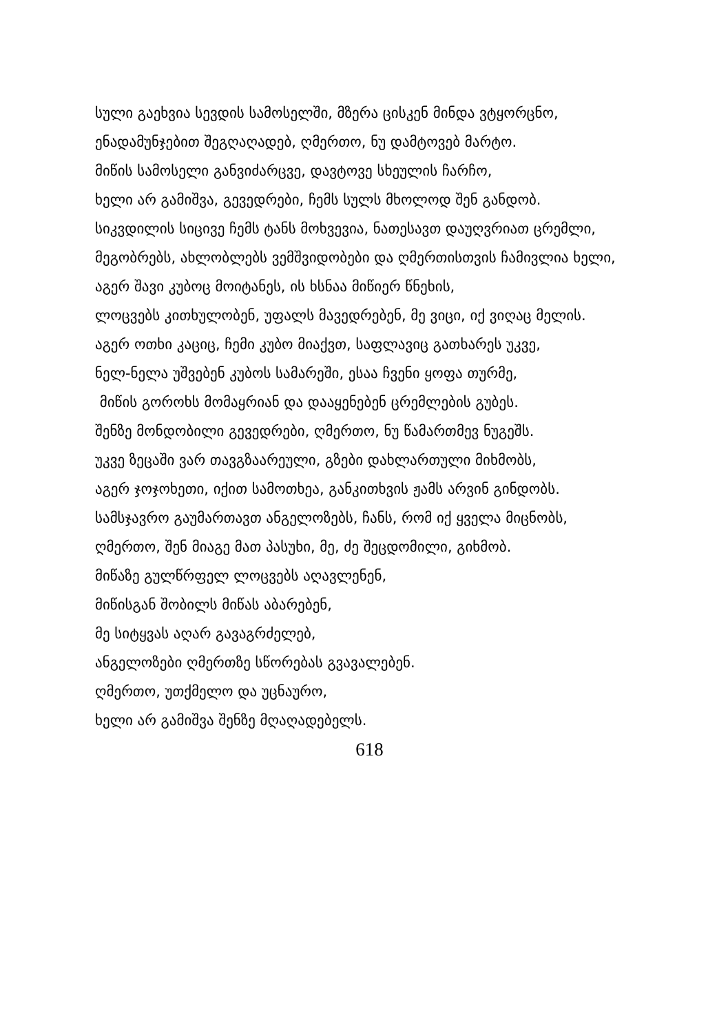სული გაეხვია სევდის სამოსელში, მზერა ცისკენ მინდა ვტყორცნო,
ენადამუნჯებით შეგღაღადებ, ღმერთო, ნუ დამტოვებ მარტო.
მიწის სამოსელი განვიძარცვე, დავტოვე სხეულის ჩარჩო,
ხელი არ გამიშვა, გევედრები, ჩემს სულს მხოლოდ შენ განდობ.
სიკვდილის სიცივე ჩემს ტანს მოხვევია, ნათესავთ დაუღვრიათ ცრემლი,
მეგობრებს, ახლობლებს ვემშვიდობები და ღმერთისთვის ჩამივლია ხელი,
აგერ შავი კუბოც მოიტანეს, ის ხსნაა მიწიერ წნეხის,
ლოცვებს კითხულობენ, უფალს მავედრებენ, მე ვიცი, იქ ვიღაც მელის.
აგერ ოთხი კაციც, ჩემი კუბო მიაქვთ, საფლავიც გათხარეს უკვე,
ნელ-ნელა უშვებენ კუბოს სამარეში, ესაა ჩვენი ყოფა თურმე,
მიწის გოროხს მომაყრიან და დააყენებენ ცრემლების გუბეს.
შენზე მონდობილი გევედრები, ღმერთო, ნუ წამართმევ ნუგეშს.
უკვე ზეცაში ვარ თავგზაარეული, გზები დახლართული მიხმობს,
აგერ ჯოჯოხეთი, იქით სამოთხეა, განკითხვის ჟამს არვინ გინდობს.
სამსჯავრო გაუმართავთ ანგელოზებს, ჩანს, რომ იქ ყველა მიცნობს,
ღმერთო, შენ მიაგე მათ პასუხი, მე, ძე შეცდომილი, გიხმობ.
მიწაზე გულწრფელ ლოცვებს აღავლენენ,
მიწისგან შობილს მიწას აბარებენ,
მე სიტყვას აღარ გავაგრძელებ,
ანგელოზები ღმერთზე სწორებას გვავალებენ.
ღმერთო, უთქმელო და უცნაურო,
ხელი არ გამიშვა შენზე მღაღადებელს.
618